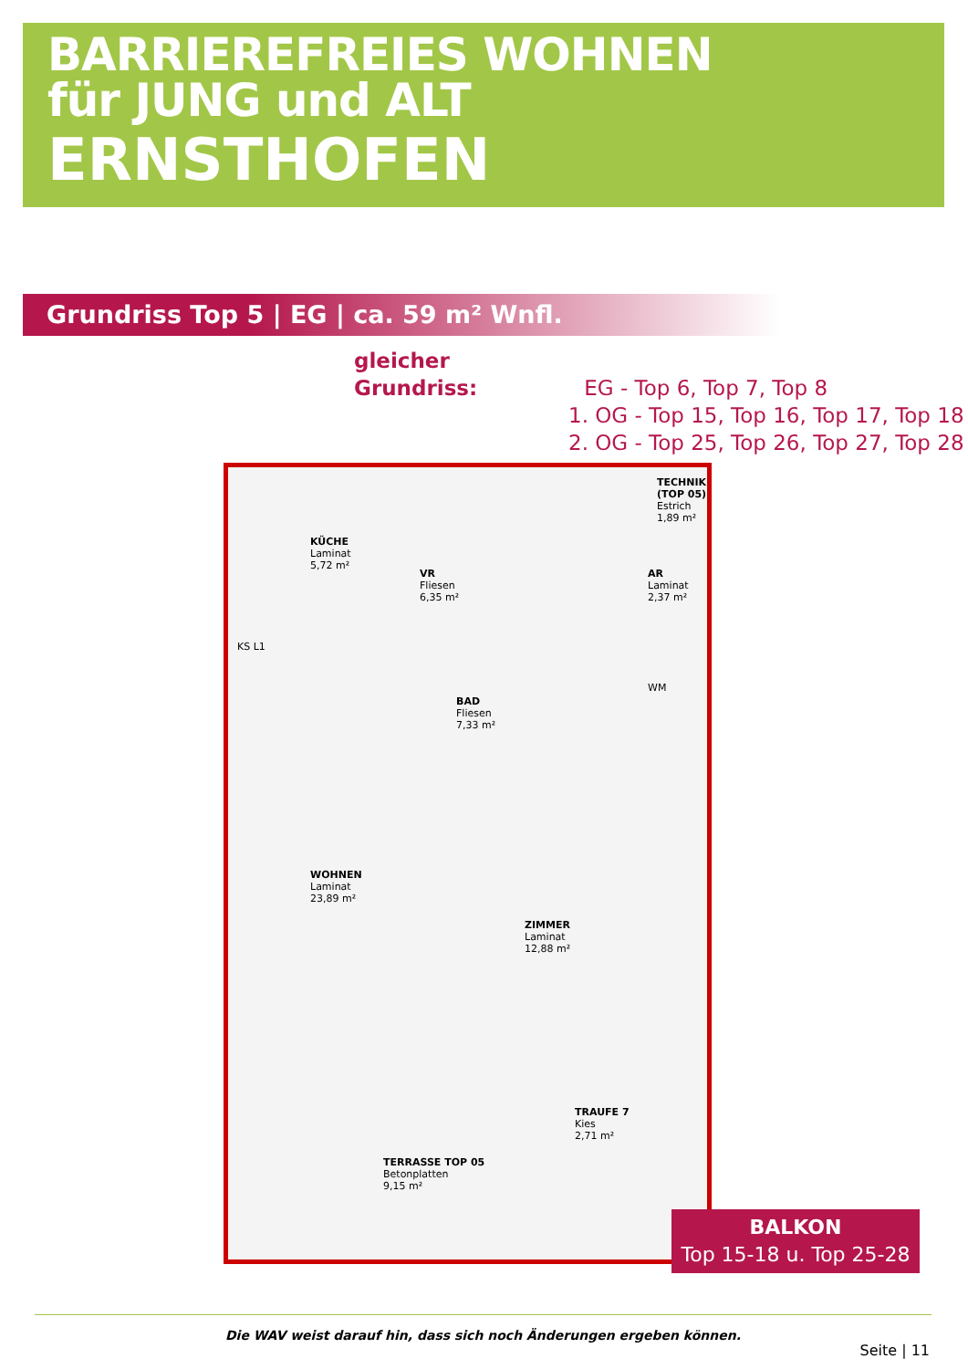BARRIEREFREIES WOHNEN
für JUNG und ALT
ERNSTHOFEN
Grundriss Top 5 | EG | ca. 59 m² Wnfl.
gleicher Grundriss: EG - Top 6, Top 7, Top 8
1. OG - Top 15, Top 16, Top 17, Top 18
2. OG - Top 25, Top 26, Top 27, Top 28
KÜCHE
Laminat
5,72 m²
VR
Fliesen
6,35 m²
TECHNIK (TOP 05)
Estrich
1,89 m²
AR
Laminat
2,37 m²
BAD
Fliesen
7,33 m²
WM
WOHNEN
Laminat
23,89 m²
ZIMMER
Laminat
12,88 m²
TERRASSE TOP 05
Betonplatten
9,15 m²
TRAUFE 7
Kies
2,71 m²
KS L1
BALKON
Top 15-18 u. Top 25-28
Die WAV weist darauf hin, dass sich noch Änderungen ergeben können.
Seite | 11